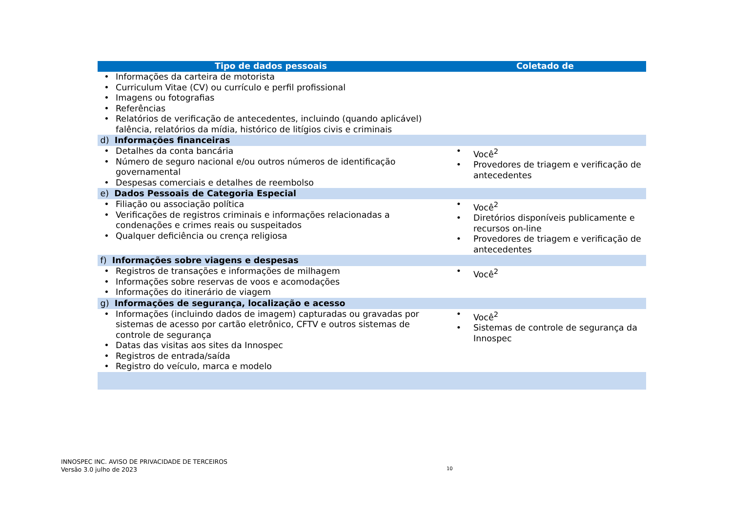| Tipo de dados pessoais | Coletado de |
| --- | --- |
| • Informações da carteira de motorista • Curriculum Vitae (CV) ou currículo e perfil profissional • Imagens ou fotografias • Referências • Relatórios de verificação de antecedentes, incluindo (quando aplicável) falência, relatórios da mídia, histórico de litígios civis e criminais | |
| d) Informações financeiras | |
| • Detalhes da conta bancária • Número de seguro nacional e/ou outros números de identificação governamental • Despesas comerciais e detalhes de reembolso | • Você<sup>2</sup> • Provedores de triagem e verificação de antecedentes |
| e) Dados Pessoais de Categoria Especial | |
| • Filiação ou associação política • Verificações de registros criminais e informações relacionadas a condenações e crimes reais ou suspeitados • Qualquer deficiência ou crença religiosa | • Você<sup>2</sup> • Diretórios disponíveis publicamente e recursos on-line • Provedores de triagem e verificação de antecedentes |
| f) Informações sobre viagens e despesas | |
| • Registros de transações e informações de milhagem • Informações sobre reservas de voos e acomodações • Informações do itinerário de viagem | • Você<sup>2</sup> |
| g) Informações de segurança, localização e acesso | |
| • Informações (incluindo dados de imagem) capturadas ou gravadas por sistemas de acesso por cartão eletrônico, CFTV e outros sistemas de controle de segurança • Datas das visitas aos sites da Innospec • Registros de entrada/saída • Registro do veículo, marca e modelo | • Você<sup>2</sup> • Sistemas de controle de segurança da Innospec |
INNOSPEC INC. AVISO DE PRIVACIDADE DE TERCEIROS
Versão 3.0 julho de 2023
10